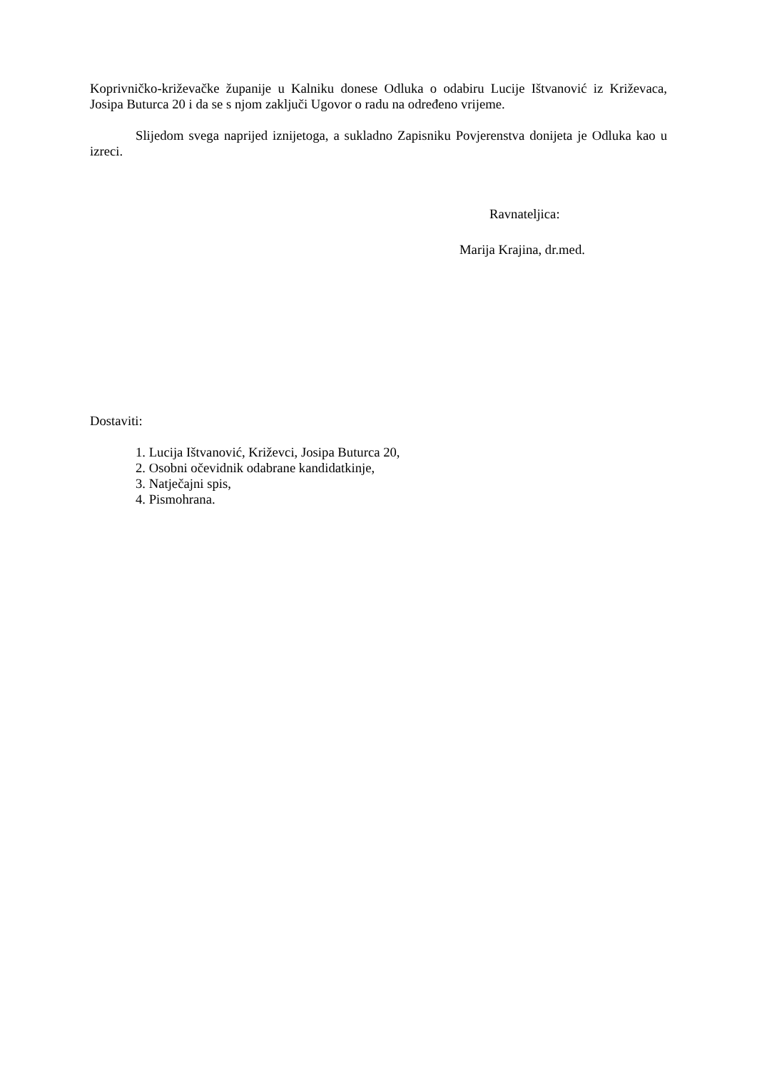Koprivničko-križevačke županije u Kalniku donese Odluka o odabiru Lucije Ištvanović iz Križevaca, Josipa Buturca 20 i da se s njom zaključi Ugovor o radu na određeno vrijeme.
Slijedom svega naprijed iznijetoga, a sukladno Zapisniku Povjerenstva donijeta je Odluka kao u izreci.
Ravnateljica:
Marija Krajina, dr.med.
Dostaviti:
1. Lucija Ištvanović, Križevci, Josipa Buturca 20,
2. Osobni očevidnik odabrane kandidatkinje,
3. Natječajni spis,
4. Pismohrana.